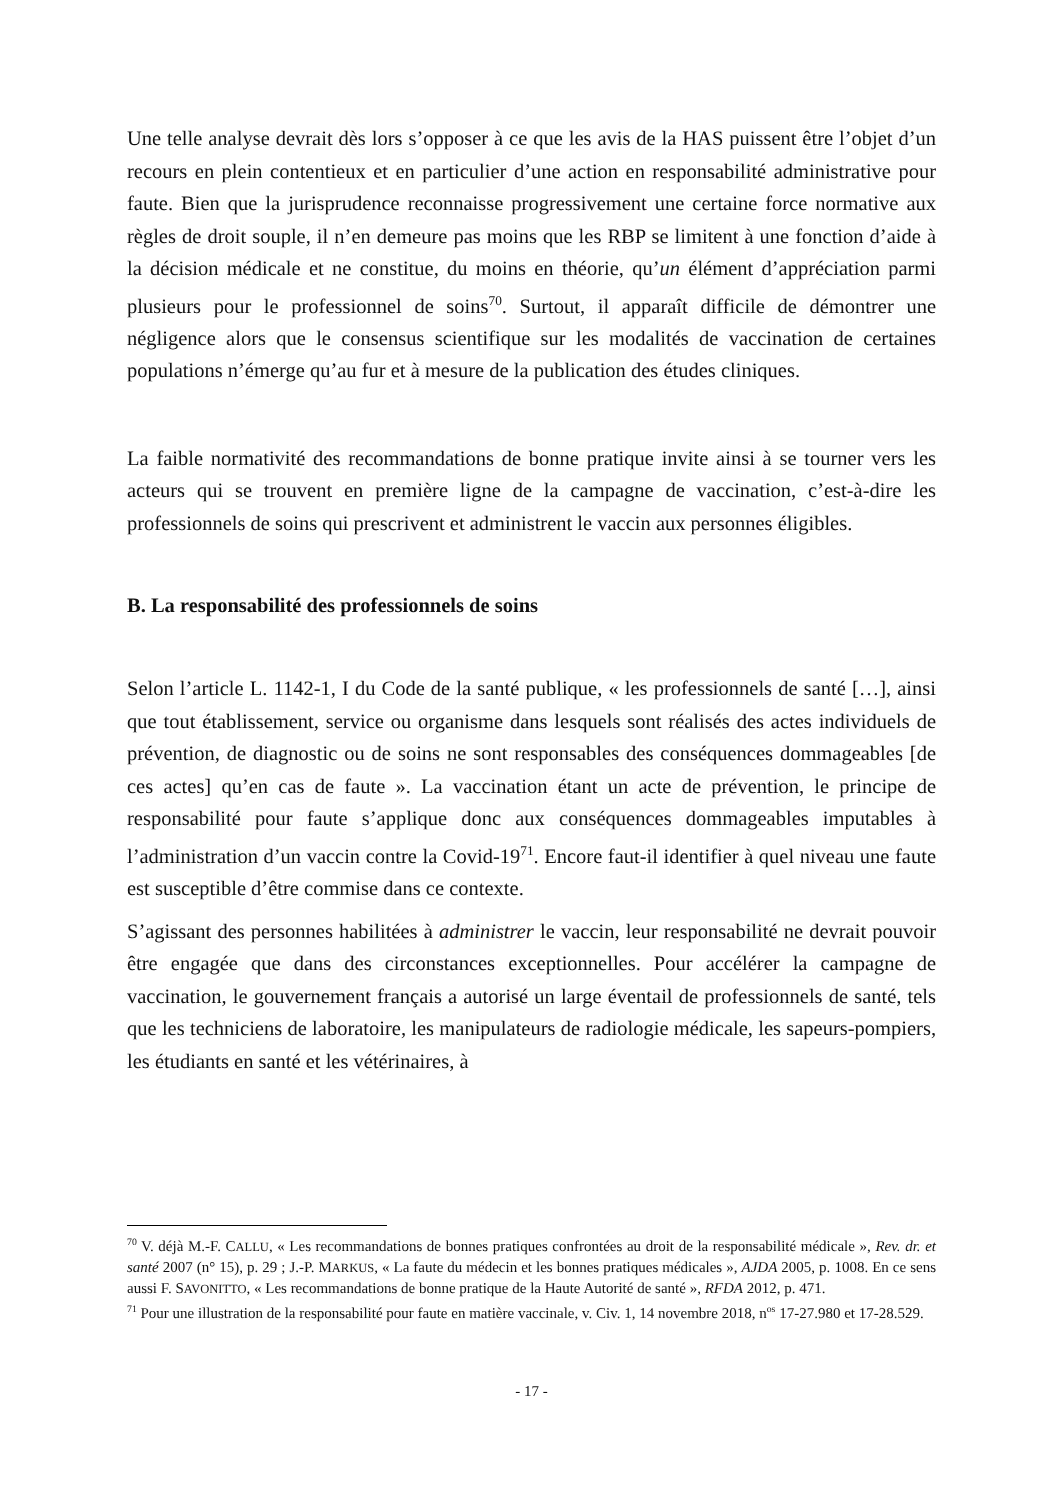Une telle analyse devrait dès lors s’opposer à ce que les avis de la HAS puissent être l’objet d’un recours en plein contentieux et en particulier d’une action en responsabilité administrative pour faute. Bien que la jurisprudence reconnaisse progressivement une certaine force normative aux règles de droit souple, il n’en demeure pas moins que les RBP se limitent à une fonction d’aide à la décision médicale et ne constitue, du moins en théorie, qu’un élément d’appréciation parmi plusieurs pour le professionnel de soins<sup>70</sup>. Surtout, il apparaît difficile de démontrer une négligence alors que le consensus scientifique sur les modalités de vaccination de certaines populations n’émerge qu’au fur et à mesure de la publication des études cliniques.
La faible normativité des recommandations de bonne pratique invite ainsi à se tourner vers les acteurs qui se trouvent en première ligne de la campagne de vaccination, c’est-à-dire les professionnels de soins qui prescrivent et administrent le vaccin aux personnes éligibles.
B. La responsabilité des professionnels de soins
Selon l’article L. 1142-1, I du Code de la santé publique, « les professionnels de santé […], ainsi que tout établissement, service ou organisme dans lesquels sont réalisés des actes individuels de prévention, de diagnostic ou de soins ne sont responsables des conséquences dommageables [de ces actes] qu’en cas de faute ». La vaccination étant un acte de prévention, le principe de responsabilité pour faute s’applique donc aux conséquences dommageables imputables à l’administration d’un vaccin contre la Covid-19<sup>71</sup>. Encore faut-il identifier à quel niveau une faute est susceptible d’être commise dans ce contexte.
S’agissant des personnes habilitées à administrer le vaccin, leur responsabilité ne devrait pouvoir être engagée que dans des circonstances exceptionnelles. Pour accélérer la campagne de vaccination, le gouvernement français a autorisé un large éventail de professionnels de santé, tels que les techniciens de laboratoire, les manipulateurs de radiologie médicale, les sapeurs-pompiers, les étudiants en santé et les vétérinaires, à
<sup>70</sup> V. déjà M.-F. CALLU, « Les recommandations de bonnes pratiques confrontées au droit de la responsabilité médicale », Rev. dr. et santé 2007 (n° 15), p. 29 ; J.-P. MARKUS, « La faute du médecin et les bonnes pratiques médicales », AJDA 2005, p. 1008. En ce sens aussi F. SAVONITTO, « Les recommandations de bonne pratique de la Haute Autorité de santé », RFDA 2012, p. 471.
<sup>71</sup> Pour une illustration de la responsabilité pour faute en matière vaccinale, v. Civ. 1, 14 novembre 2018, n<sup>os</sup> 17-27.980 et 17-28.529.
- 17 -